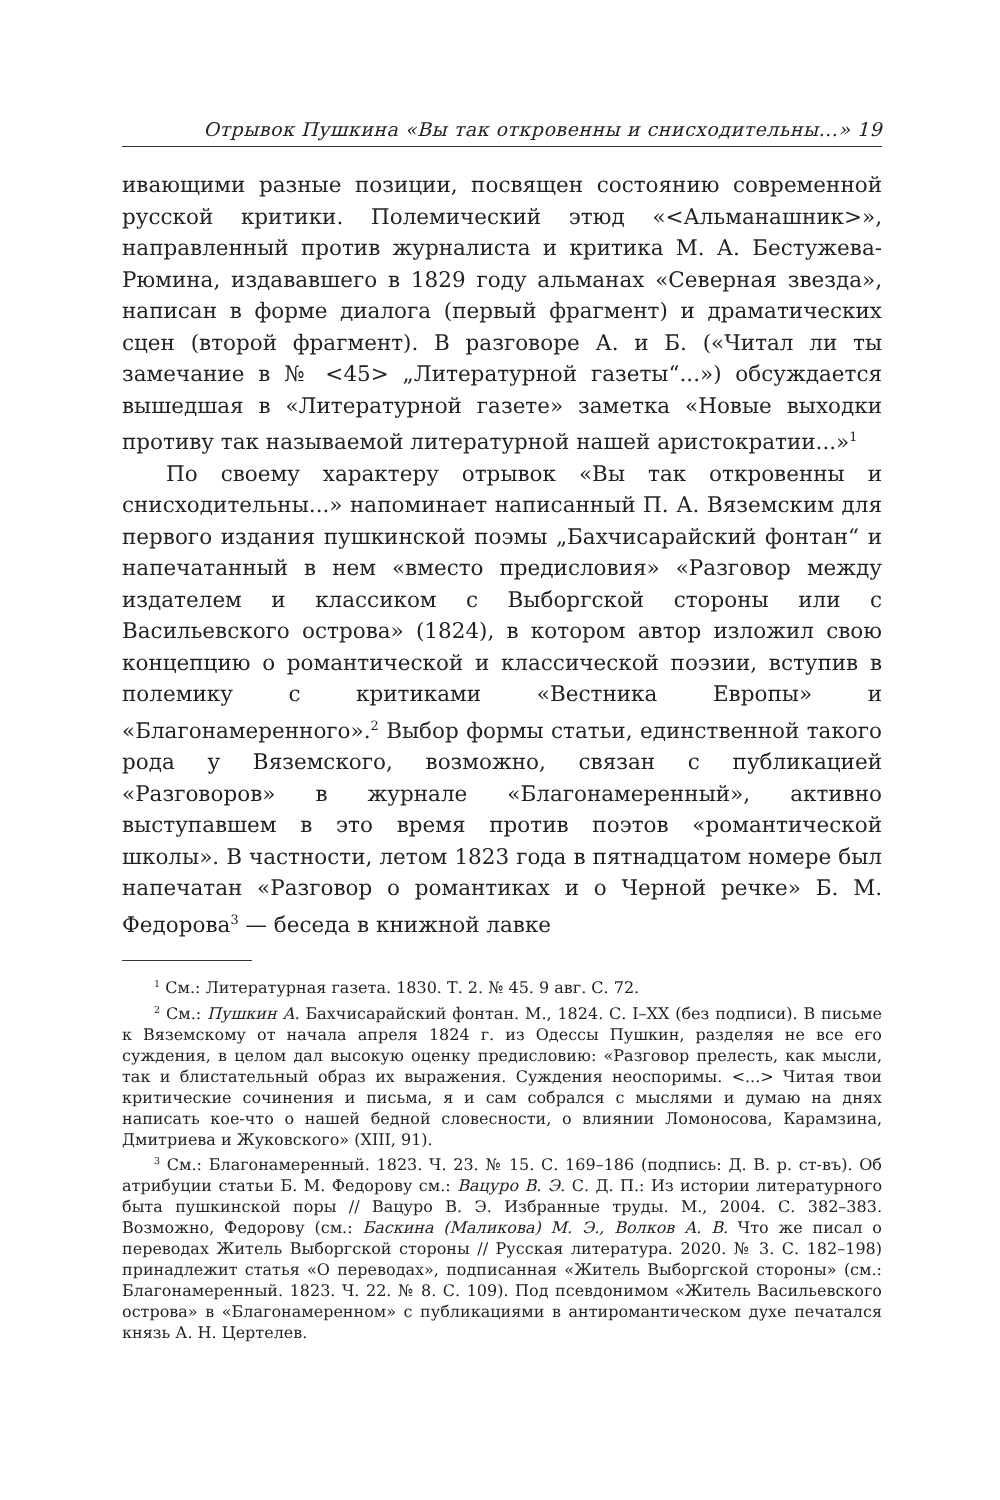Отрывок Пушкина «Вы так откровенны и снисходительны...» 19
ивающими разные позиции, посвящен состоянию современной русской критики. Полемический этюд «<Альманашник>», направленный против журналиста и критика М. А. Бестужева-Рюмина, издававшего в 1829 году альманах «Северная звезда», написан в форме диалога (первый фрагмент) и драматических сцен (второй фрагмент). В разговоре А. и Б. («Читал ли ты замечание в № <45> „Литературной газеты“...») обсуждается вышедшая в «Литературной газете» заметка «Новые выходки противу так называемой литературной нашей аристократии...»<sup>1</sup>
По своему характеру отрывок «Вы так откровенны и снисходительны...» напоминает написанный П. А. Вяземским для первого издания пушкинской поэмы „Бахчисарайский фонтан“ и напечатанный в нем «вместо предисловия» «Разговор между издателем и классиком с Выборгской стороны или с Васильевского острова» (1824), в котором автор изложил свою концепцию о романтической и классической поэзии, вступив в полемику с критиками «Вестника Европы» и «Благонамеренного».<sup>2</sup> Выбор формы статьи, единственной такого рода у Вяземского, возможно, связан с публикацией «Разговоров» в журнале «Благонамеренный», активно выступавшем в это время против поэтов «романтической школы». В частности, летом 1823 года в пятнадцатом номере был напечатан «Разговор о романтиках и о Черной речке» Б. М. Федорова<sup>3</sup> — беседа в книжной лавке
<sup>1</sup> См.: Литературная газета. 1830. Т. 2. № 45. 9 авг. С. 72.
<sup>2</sup> См.: Пушкин А. Бахчисарайский фонтан. М., 1824. С. I–XX (без подписи). В письме к Вяземскому от начала апреля 1824 г. из Одессы Пушкин, разделяя не все его суждения, в целом дал высокую оценку предисловию: «Разговор прелесть, как мысли, так и блистательный образ их выражения. Суждения неоспоримы. <...> Читая твои критические сочинения и письма, я и сам собрался с мыслями и думаю на днях написать кое-что о нашей бедной словесности, о влиянии Ломоносова, Карамзина, Дмитриева и Жуковского» (XIII, 91).
<sup>3</sup> См.: Благонамеренный. 1823. Ч. 23. № 15. С. 169–186 (подпись: Д. В. р. ст-въ). Об атрибуции статьи Б. М. Федорову см.: Вацуро В. Э. С. Д. П.: Из истории литературного быта пушкинской поры // Вацуро В. Э. Избранные труды. М., 2004. С. 382–383. Возможно, Федорову (см.: Баскина (Маликова) М. Э., Волков А. В. Что же писал о переводах Житель Выборгской стороны // Русская литература. 2020. № 3. С. 182–198) принадлежит статья «О переводах», подписанная «Житель Выборгской стороны» (см.: Благонамеренный. 1823. Ч. 22. № 8. С. 109). Под псевдонимом «Житель Васильевского острова» в «Благонамеренном» с публикациями в антиромантическом духе печатался князь А. Н. Цертелев.